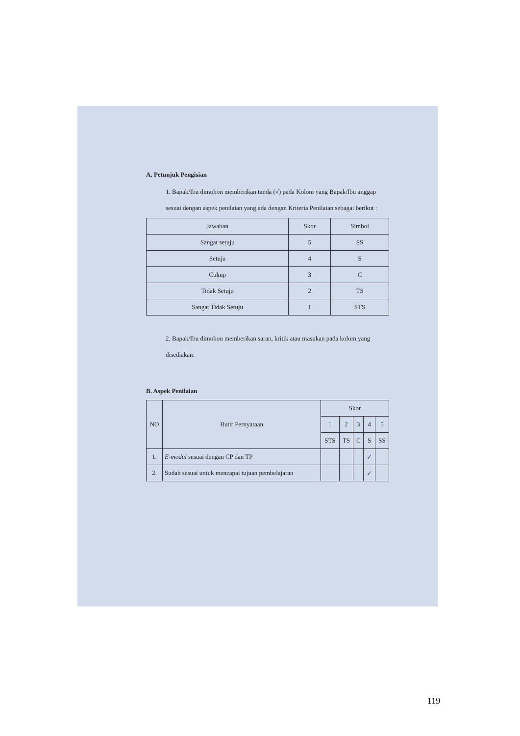A. Petunjuk Pengisian
1. Bapak/Ibu dimohon memberikan tanda (√) pada Kolom yang Bapak/Ibu anggap sesuai dengan aspek penilaian yang ada dengan Kriteria Penilaian sebagai berikut :
| Jawaban | Skor | Simbol |
| --- | --- | --- |
| Sangat setuju | 5 | SS |
| Setuju | 4 | S |
| Cukup | 3 | C |
| Tidak Setuju | 2 | TS |
| Sangat Tidak Setuju | 1 | STS |
2. Bapak/Ibu dimohon memberikan saran, kritik atau masukan pada kolom yang disediakan.
B. Aspek Penilaian
| NO | Butir Pernyataan | Skor | | | | |
| --- | --- | --- | --- | --- | --- | --- |
| | | 1 | 2 | 3 | 4 | 5 |
| | | STS | TS | C | S | SS |
| 1. | E-modul sesuai dengan CP dan TP | | | | ✓ | |
| 2. | Sudah sesuai untuk mencapai tujuan pembelajaran | | | | ✓ | |
119